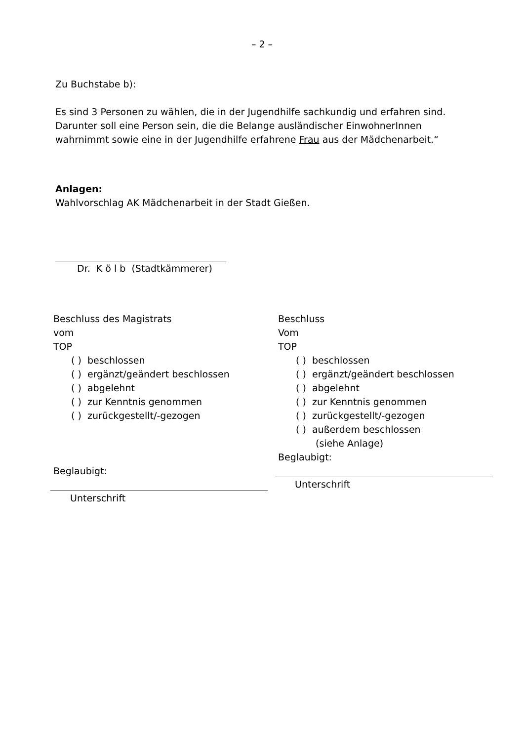– 2 –
Zu Buchstabe b):
Es sind 3 Personen zu wählen, die in der Jugendhilfe sachkundig und erfahren sind. Darunter soll eine Person sein, die die Belange ausländischer EinwohnerInnen wahrnimmt sowie eine in der Jugendhilfe erfahrene Frau aus der Mädchenarbeit.“
Anlagen:
Wahlvorschlag AK Mädchenarbeit in der Stadt Gießen.
Dr. K ö l b (Stadtkämmerer)
Beschluss des Magistrats
vom
TOP
( ) beschlossen
( ) ergänzt/geändert beschlossen
( ) abgelehnt
( ) zur Kenntnis genommen
( ) zurückgestellt/-gezogen
Beglaubigt:
Unterschrift
Beschluss
Vom
TOP
( ) beschlossen
( ) ergänzt/geändert beschlossen
( ) abgelehnt
( ) zur Kenntnis genommen
( ) zurückgestellt/-gezogen
( ) außerdem beschlossen
(siehe Anlage)
Beglaubigt:
Unterschrift